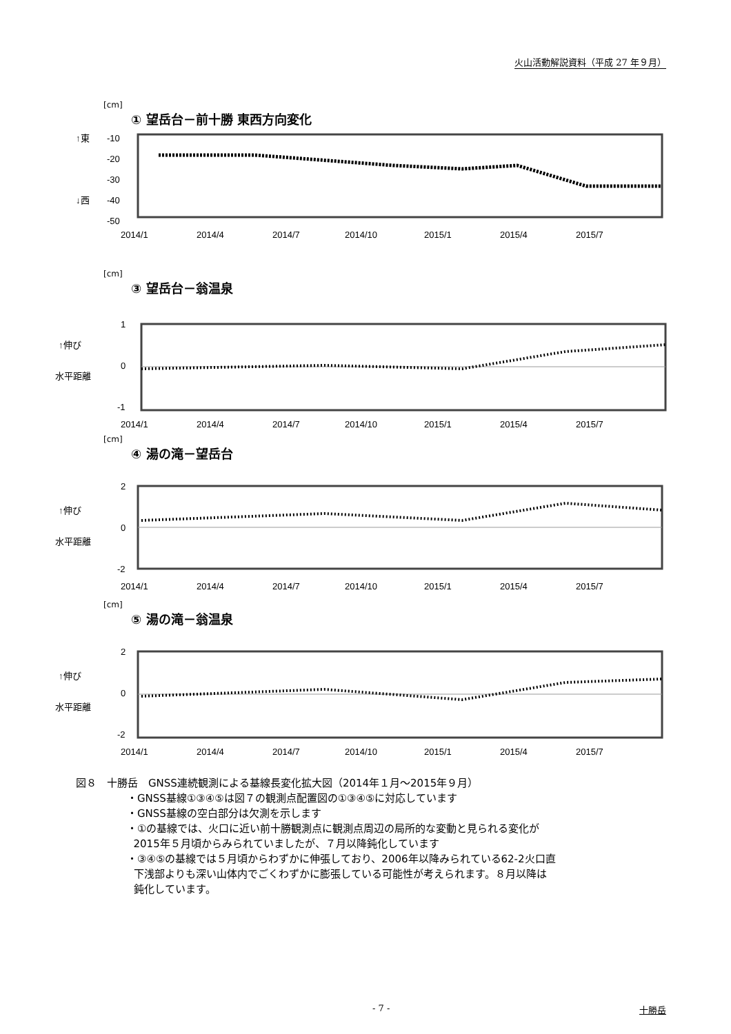火山活動解説資料（平成 27 年９月）
[cm]
① 望岳台－前十勝 東西方向変化
↑東
↓西
-10
-20
-30
-40
-50
2014/1
2014/4
2014/7
2014/10
2015/1
2015/4
2015/7
[cm]
③ 望岳台－翁温泉
↑伸び
水平距離
1
0
-1
2014/1
2014/4
2014/7
2014/10
2015/1
2015/4
2015/7
[cm]
④ 湯の滝－望岳台
↑伸び
水平距離
2
0
-2
2014/1
2014/4
2014/7
2014/10
2015/1
2015/4
2015/7
[cm]
⑤ 湯の滝－翁温泉
↑伸び
水平距離
2
0
-2
2014/1
2014/4
2014/7
2014/10
2015/1
2015/4
2015/7
図８　十勝岳　GNSS連続観測による基線長変化拡大図（2014年１月～2015年９月）
・GNSS基線①③④⑤は図７の観測点配置図の①③④⑤に対応しています
・GNSS基線の空白部分は欠測を示します
・①の基線では、火口に近い前十勝観測点に観測点周辺の局所的な変動と見られる変化が
2015年５月頃からみられていましたが、７月以降鈍化しています
・③④⑤の基線では５月頃からわずかに伸張しており、2006年以降みられている62-2火口直
下浅部よりも深い山体内でごくわずかに膨張している可能性が考えられます。８月以降は
鈍化しています。
- 7 - 十勝岳